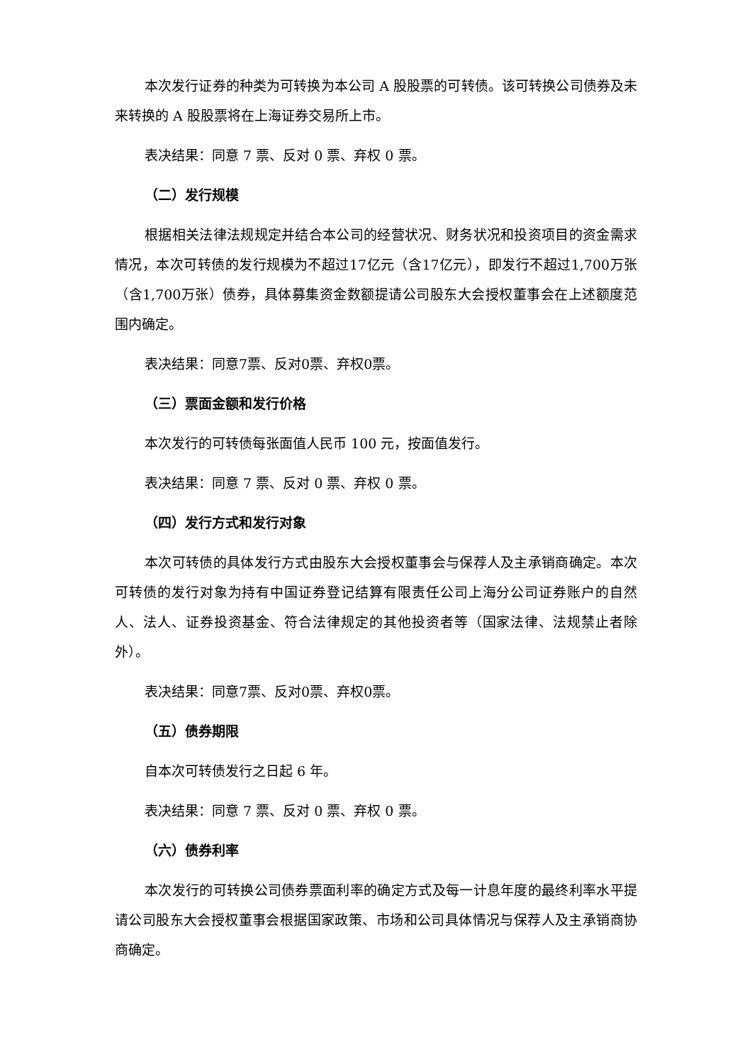本次发行证券的种类为可转换为本公司 A 股股票的可转债。该可转换公司债券及未来转换的 A 股股票将在上海证券交易所上市。
表决结果：同意 7 票、反对 0 票、弃权 0 票。
（二）发行规模
根据相关法律法规规定并结合本公司的经营状况、财务状况和投资项目的资金需求情况，本次可转债的发行规模为不超过17亿元（含17亿元），即发行不超过1,700万张（含1,700万张）债券，具体募集资金数额提请公司股东大会授权董事会在上述额度范围内确定。
表决结果：同意7票、反对0票、弃权0票。
（三）票面金额和发行价格
本次发行的可转债每张面值人民币 100 元，按面值发行。
表决结果：同意 7 票、反对 0 票、弃权 0 票。
（四）发行方式和发行对象
本次可转债的具体发行方式由股东大会授权董事会与保荐人及主承销商确定。本次可转债的发行对象为持有中国证券登记结算有限责任公司上海分公司证券账户的自然人、法人、证券投资基金、符合法律规定的其他投资者等（国家法律、法规禁止者除外）。
表决结果：同意7票、反对0票、弃权0票。
（五）债券期限
自本次可转债发行之日起 6 年。
表决结果：同意 7 票、反对 0 票、弃权 0 票。
（六）债券利率
本次发行的可转换公司债券票面利率的确定方式及每一计息年度的最终利率水平提请公司股东大会授权董事会根据国家政策、市场和公司具体情况与保荐人及主承销商协商确定。